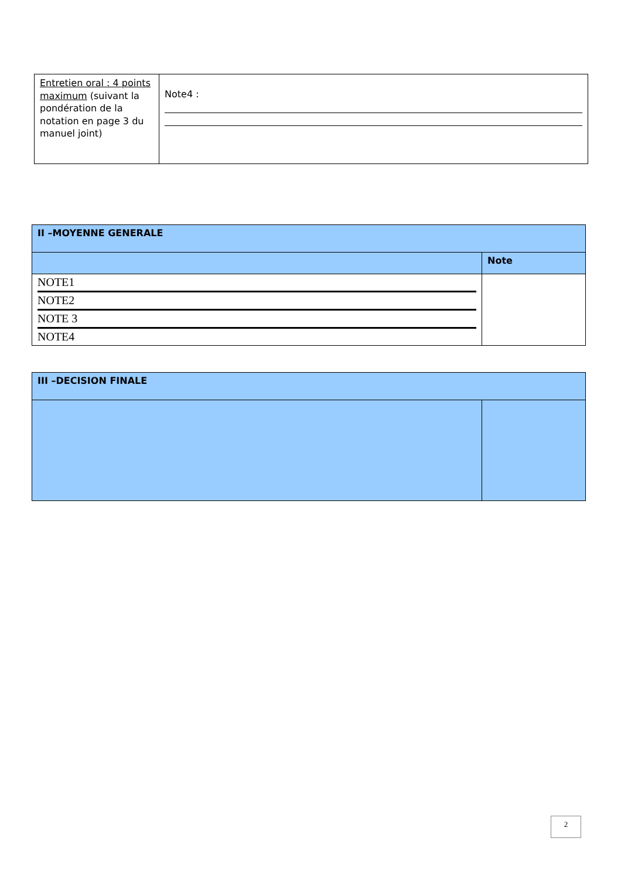| Entretien oral : 4 points maximum (suivant la pondération de la notation en page 3 du manuel joint) | Note4 : |
| II –MOYENNE GENERALE | |
| | Note |
| NOTE1 NOTE2 NOTE 3 NOTE4 | |
| III –DECISION FINALE | |
2